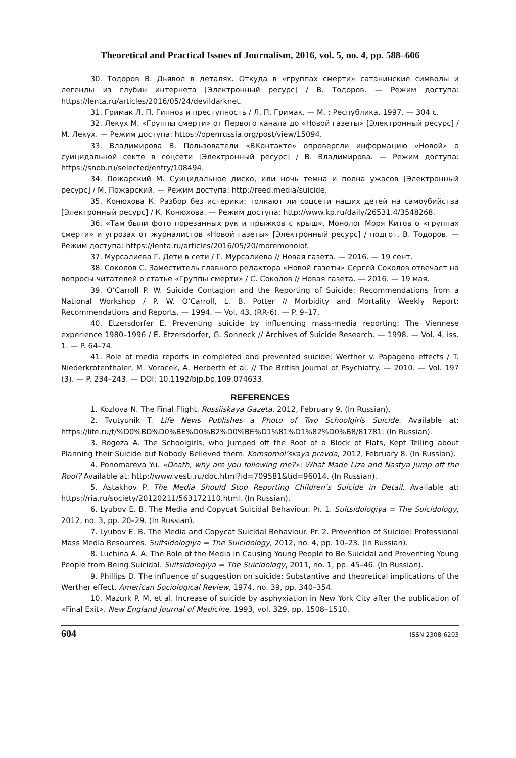Theoretical and Practical Issues of Journalism, 2016, vol. 5, no. 4, pp. 588–606
30. Тодоров В. Дьявол в деталях. Откуда в «группах смерти» сатанинские символы и легенды из глубин интернета [Электронный ресурс] / В. Тодоров. — Режим доступа: https://lenta.ru/articles/2016/05/24/devildarknet.
31. Гримак Л. П. Гипноз и преступность / Л. П. Гримак. — М. : Республика, 1997. — 304 с.
32. Лекух М. «Группы смерти» от Первого канала до «Новой газеты» [Электронный ресурс] / М. Лекух. — Режим доступа: https://openrussia.org/post/view/15094.
33. Владимирова В. Пользователи «ВКонтакте» опровергли информацию «Новой» о суицидальной секте в соцсети [Электронный ресурс] / В. Владимирова. — Режим доступа: https://snob.ru/selected/entry/108494.
34. Пожарский М. Суицидальное диско, или ночь темна и полна ужасов [Электронный ресурс] / М. Пожарский. — Режим доступа: http://reed.media/suicide.
35. Конюхова К. Разбор без истерики: толкают ли соцсети наших детей на самоубийства [Электронный ресурс] / К. Конюхова. — Режим доступа: http://www.kp.ru/daily/26531.4/3548268.
36. «Там были фото порезанных рук и прыжков с крыш». Монолог Моря Китов о «группах смерти» и угрозах от журналистов «Новой газеты» [Электронный ресурс] / подгот. В. Тодоров. — Режим доступа: https://lenta.ru/articles/2016/05/20/moremonolof.
37. Мурсалиева Г. Дети в сети / Г. Мурсалиева // Новая газета. — 2016. — 19 сент.
38. Соколов С. Заместитель главного редактора «Новой газеты» Сергей Соколов отвечает на вопросы читателей о статье «Группы смерти» / С. Соколов // Новая газета. — 2016. — 19 мая.
39. O’Carroll P. W. Suicide Contagion and the Reporting of Suicide: Recommendations from a National Workshop / P. W. O’Carroll, L. B. Potter // Morbidity and Mortality Weekly Report: Recommendations and Reports. — 1994. — Vol. 43. (RR-6). — P. 9–17.
40. Etzersdorfer E. Preventing suicide by influencing mass-media reporting: The Viennese experience 1980–1996 / E. Etzersdorfer, G. Sonneck // Archives of Suicide Research. — 1998. — Vol. 4, iss. 1. — P. 64–74.
41. Role of media reports in completed and prevented suicide: Werther v. Papageno effects / T. Niederkrotenthaler, M. Voracek, A. Herberth et al. // The British Journal of Psychiatry. — 2010. — Vol. 197 (3). — P. 234–243. — DOI: 10.1192/bjp.bp.109.074633.
REFERENCES
1. Kozlova N. The Final Flight. Rossiiskaya Gazeta, 2012, February 9. (In Russian).
2. Tyutyunik T. Life News Publishes a Photo of Two Schoolgirls Suicide. Available at: https://life.ru/t/%D0%BD%D0%BE%D0%B2%D0%BE%D1%81%D1%82%D0%B8/81781. (In Russian).
3. Rogoza A. The Schoolgirls, who Jumped off the Roof of a Block of Flats, Kept Telling about Planning their Suicide but Nobody Believed them. Komsomol’skaya pravda, 2012, February 8. (In Russian).
4. Ponomareva Yu. «Death, why are you following me?»: What Made Liza and Nastya Jump off the Roof? Available at: http://www.vesti.ru/doc.html?id=709581&tid=96014. (In Russian).
5. Astakhov P. The Media Should Stop Reporting Children’s Suicide in Detail. Available at: https://ria.ru/society/20120211/563172110.html. (In Russian).
6. Lyubov E. B. The Media and Copycat Suicidal Behaviour. Pr. 1. Suitsidologiya = The Suicidology, 2012, no. 3, pp. 20–29. (In Russian).
7. Lyubov E. B. The Media and Copycat Suicidal Behaviour. Pr. 2. Prevention of Suicide: Professional Mass Media Resources. Suitsidologiya = The Suicidology, 2012, no. 4, pp. 10–23. (In Russian).
8. Luchina A. A. The Role of the Media in Causing Young People to Be Suicidal and Preventing Young People from Being Suicidal. Suitsidologiya = The Suicidology, 2011, no. 1, pp. 45–46. (In Russian).
9. Phillips D. The influence of suggestion on suicide: Substantive and theoretical implications of the Werther effect. American Sociological Review, 1974, no. 39, pp. 340–354.
10. Mazurk P. M. et al. Increase of suicide by asphyxiation in New York City after the publication of «Final Exit». New England Journal of Medicine, 1993, vol. 329, pp. 1508–1510.
604 ISSN 2308-6203